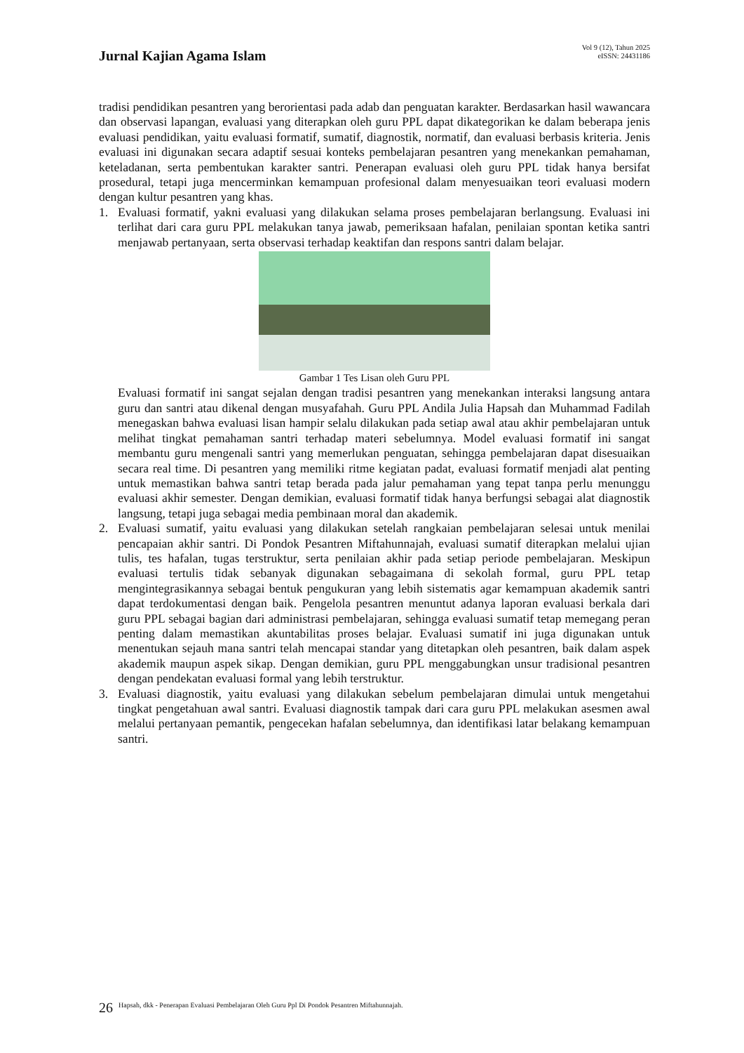Jurnal Kajian Agama Islam
Vol 9 (12), Tahun 2025
eISSN: 24431186
tradisi pendidikan pesantren yang berorientasi pada adab dan penguatan karakter. Berdasarkan hasil wawancara dan observasi lapangan, evaluasi yang diterapkan oleh guru PPL dapat dikategorikan ke dalam beberapa jenis evaluasi pendidikan, yaitu evaluasi formatif, sumatif, diagnostik, normatif, dan evaluasi berbasis kriteria. Jenis evaluasi ini digunakan secara adaptif sesuai konteks pembelajaran pesantren yang menekankan pemahaman, keteladanan, serta pembentukan karakter santri. Penerapan evaluasi oleh guru PPL tidak hanya bersifat prosedural, tetapi juga mencerminkan kemampuan profesional dalam menyesuaikan teori evaluasi modern dengan kultur pesantren yang khas.
1. Evaluasi formatif, yakni evaluasi yang dilakukan selama proses pembelajaran berlangsung. Evaluasi ini terlihat dari cara guru PPL melakukan tanya jawab, pemeriksaan hafalan, penilaian spontan ketika santri menjawab pertanyaan, serta observasi terhadap keaktifan dan respons santri dalam belajar.
Gambar 1 Tes Lisan oleh Guru PPL
Evaluasi formatif ini sangat sejalan dengan tradisi pesantren yang menekankan interaksi langsung antara guru dan santri atau dikenal dengan musyafahah. Guru PPL Andila Julia Hapsah dan Muhammad Fadilah menegaskan bahwa evaluasi lisan hampir selalu dilakukan pada setiap awal atau akhir pembelajaran untuk melihat tingkat pemahaman santri terhadap materi sebelumnya. Model evaluasi formatif ini sangat membantu guru mengenali santri yang memerlukan penguatan, sehingga pembelajaran dapat disesuaikan secara real time. Di pesantren yang memiliki ritme kegiatan padat, evaluasi formatif menjadi alat penting untuk memastikan bahwa santri tetap berada pada jalur pemahaman yang tepat tanpa perlu menunggu evaluasi akhir semester. Dengan demikian, evaluasi formatif tidak hanya berfungsi sebagai alat diagnostik langsung, tetapi juga sebagai media pembinaan moral dan akademik.
2. Evaluasi sumatif, yaitu evaluasi yang dilakukan setelah rangkaian pembelajaran selesai untuk menilai pencapaian akhir santri. Di Pondok Pesantren Miftahunnajah, evaluasi sumatif diterapkan melalui ujian tulis, tes hafalan, tugas terstruktur, serta penilaian akhir pada setiap periode pembelajaran. Meskipun evaluasi tertulis tidak sebanyak digunakan sebagaimana di sekolah formal, guru PPL tetap mengintegrasikannya sebagai bentuk pengukuran yang lebih sistematis agar kemampuan akademik santri dapat terdokumentasi dengan baik. Pengelola pesantren menuntut adanya laporan evaluasi berkala dari guru PPL sebagai bagian dari administrasi pembelajaran, sehingga evaluasi sumatif tetap memegang peran penting dalam memastikan akuntabilitas proses belajar. Evaluasi sumatif ini juga digunakan untuk menentukan sejauh mana santri telah mencapai standar yang ditetapkan oleh pesantren, baik dalam aspek akademik maupun aspek sikap. Dengan demikian, guru PPL menggabungkan unsur tradisional pesantren dengan pendekatan evaluasi formal yang lebih terstruktur.
3. Evaluasi diagnostik, yaitu evaluasi yang dilakukan sebelum pembelajaran dimulai untuk mengetahui tingkat pengetahuan awal santri. Evaluasi diagnostik tampak dari cara guru PPL melakukan asesmen awal melalui pertanyaan pemantik, pengecekan hafalan sebelumnya, dan identifikasi latar belakang kemampuan santri.
26 Hapsah, dkk - Penerapan Evaluasi Pembelajaran Oleh Guru Ppl Di Pondok Pesantren Miftahunnajah.